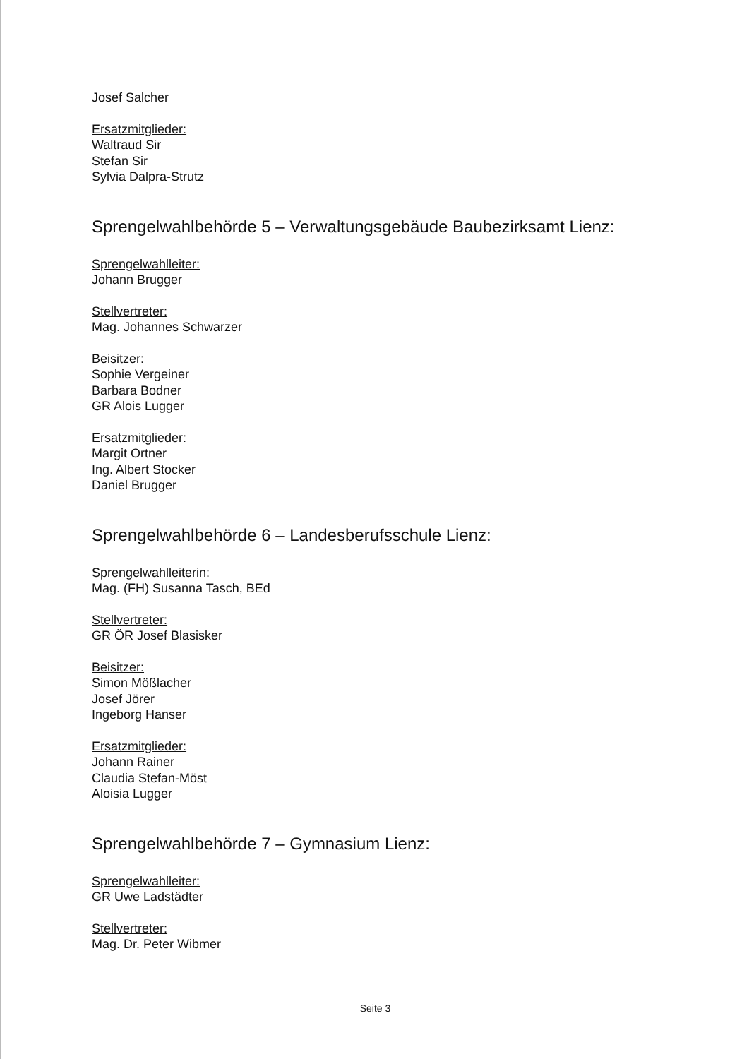Josef Salcher
Ersatzmitglieder:
Waltraud Sir
Stefan Sir
Sylvia Dalpra-Strutz
Sprengelwahlbehörde 5 – Verwaltungsgebäude Baubezirksamt Lienz:
Sprengelwahlleiter:
Johann Brugger
Stellvertreter:
Mag. Johannes Schwarzer
Beisitzer:
Sophie Vergeiner
Barbara Bodner
GR Alois Lugger
Ersatzmitglieder:
Margit Ortner
Ing. Albert Stocker
Daniel Brugger
Sprengelwahlbehörde 6 – Landesberufsschule Lienz:
Sprengelwahlleiterin:
Mag. (FH) Susanna Tasch, BEd
Stellvertreter:
GR ÖR Josef Blasisker
Beisitzer:
Simon Mößlacher
Josef Jörer
Ingeborg Hanser
Ersatzmitglieder:
Johann Rainer
Claudia Stefan-Möst
Aloisia Lugger
Sprengelwahlbehörde 7 – Gymnasium Lienz:
Sprengelwahlleiter:
GR Uwe Ladstädter
Stellvertreter:
Mag. Dr. Peter Wibmer
Seite 3